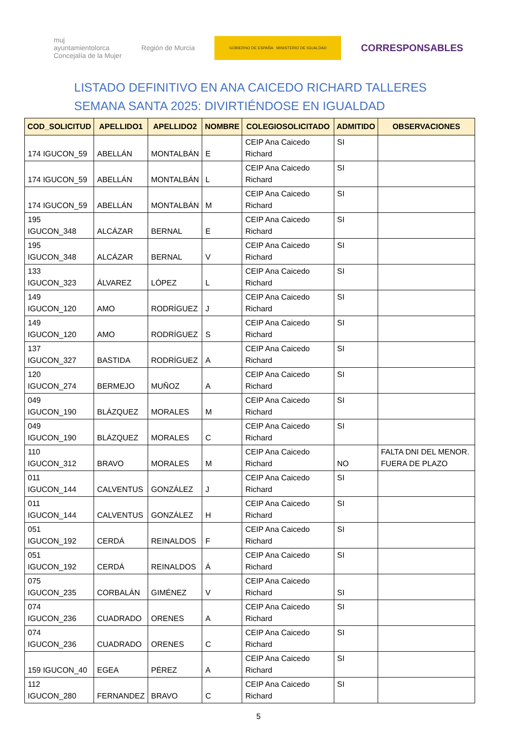muj
ayuntamientolorca
Concejalía de la Mujer
Región de Murcia
GOBIERNO DE ESPAÑA MINISTERIO DE IGUALDAD
CORRESPONSABLES
LISTADO DEFINITIVO EN ANA CAICEDO RICHARD TALLERES
SEMANA SANTA 2025: DIVIRTIÉNDOSE EN IGUALDAD
| COD_SOLICITUD | APELLIDO1 | APELLIDO2 | NOMBRE | COLEGIOSOLICITADO | ADMITIDO | OBSERVACIONES |
| --- | --- | --- | --- | --- | --- | --- |
| 174 IGUCON_59 | ABELLÁN | MONTALBÁN | E | CEIP Ana Caicedo Richard | SI | |
| 174 IGUCON_59 | ABELLÁN | MONTALBÁN | L | CEIP Ana Caicedo Richard | SI | |
| 174 IGUCON_59 | ABELLÁN | MONTALBÁN | M | CEIP Ana Caicedo Richard | SI | |
| 195 IGUCON_348 | ALCÁZAR | BERNAL | E | CEIP Ana Caicedo Richard | SI | |
| 195 IGUCON_348 | ALCÁZAR | BERNAL | V | CEIP Ana Caicedo Richard | SI | |
| 133 IGUCON_323 | ÁLVAREZ | LÓPEZ | L | CEIP Ana Caicedo Richard | SI | |
| 149 IGUCON_120 | AMO | RODRÍGUEZ | J | CEIP Ana Caicedo Richard | SI | |
| 149 IGUCON_120 | AMO | RODRÍGUEZ | S | CEIP Ana Caicedo Richard | SI | |
| 137 IGUCON_327 | BASTIDA | RODRÍGUEZ | A | CEIP Ana Caicedo Richard | SI | |
| 120 IGUCON_274 | BERMEJO | MUÑOZ | A | CEIP Ana Caicedo Richard | SI | |
| 049 IGUCON_190 | BLÁZQUEZ | MORALES | M | CEIP Ana Caicedo Richard | SI | |
| 049 IGUCON_190 | BLÁZQUEZ | MORALES | C | CEIP Ana Caicedo Richard | SI | |
| 110 IGUCON_312 | BRAVO | MORALES | M | CEIP Ana Caicedo Richard | NO | FALTA DNI DEL MENOR. FUERA DE PLAZO |
| 011 IGUCON_144 | CALVENTUS | GONZÁLEZ | J | CEIP Ana Caicedo Richard | SI | |
| 011 IGUCON_144 | CALVENTUS | GONZÁLEZ | H | CEIP Ana Caicedo Richard | SI | |
| 051 IGUCON_192 | CERDÁ | REINALDOS | F | CEIP Ana Caicedo Richard | SI | |
| 051 IGUCON_192 | CERDÁ | REINALDOS | Á | CEIP Ana Caicedo Richard | SI | |
| 075 IGUCON_235 | CORBALÁN | GIMÉNEZ | V | CEIP Ana Caicedo Richard | SI | |
| 074 IGUCON_236 | CUADRADO | ORENES | A | CEIP Ana Caicedo Richard | SI | |
| 074 IGUCON_236 | CUADRADO | ORENES | C | CEIP Ana Caicedo Richard | SI | |
| 159 IGUCON_40 | EGEA | PÉREZ | A | CEIP Ana Caicedo Richard | SI | |
| 112 IGUCON_280 | FERNANDEZ | BRAVO | C | CEIP Ana Caicedo Richard | SI | |
5